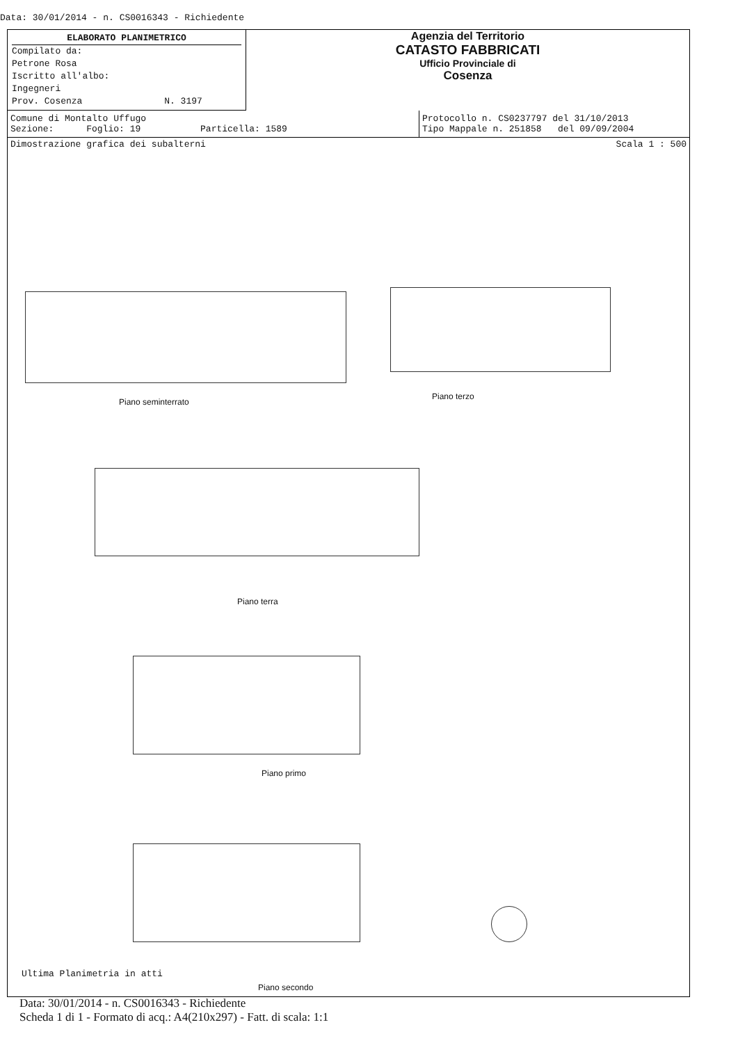Data: 30/01/2014 - n. CS0016343 - Richiedente
ELABORATO PLANIMETRICO
Compilato da:
Petrone Rosa
Iscritto all'albo:
Ingegneri
Prov. Cosenza N. 3197
Agenzia del Territorio
CATASTO FABBRICATI
Ufficio Provinciale di
Cosenza
Comune di Montalto Uffugo
Sezione: Foglio: 19 Particella: 1589
Protocollo n. CS0237797 del 31/10/2013
Tipo Mappale n. 251858 del 09/09/2004
Dimostrazione grafica dei subalterni Scala 1 : 500
Piano seminterrato
Piano terzo
Piano terra
Piano primo
Piano secondo
Ultima Planimetria in atti
Data: 30/01/2014 - n. CS0016343 - Richiedente
Scheda 1 di 1 - Formato di acq.: A4(210x297) - Fatt. di scala: 1:1